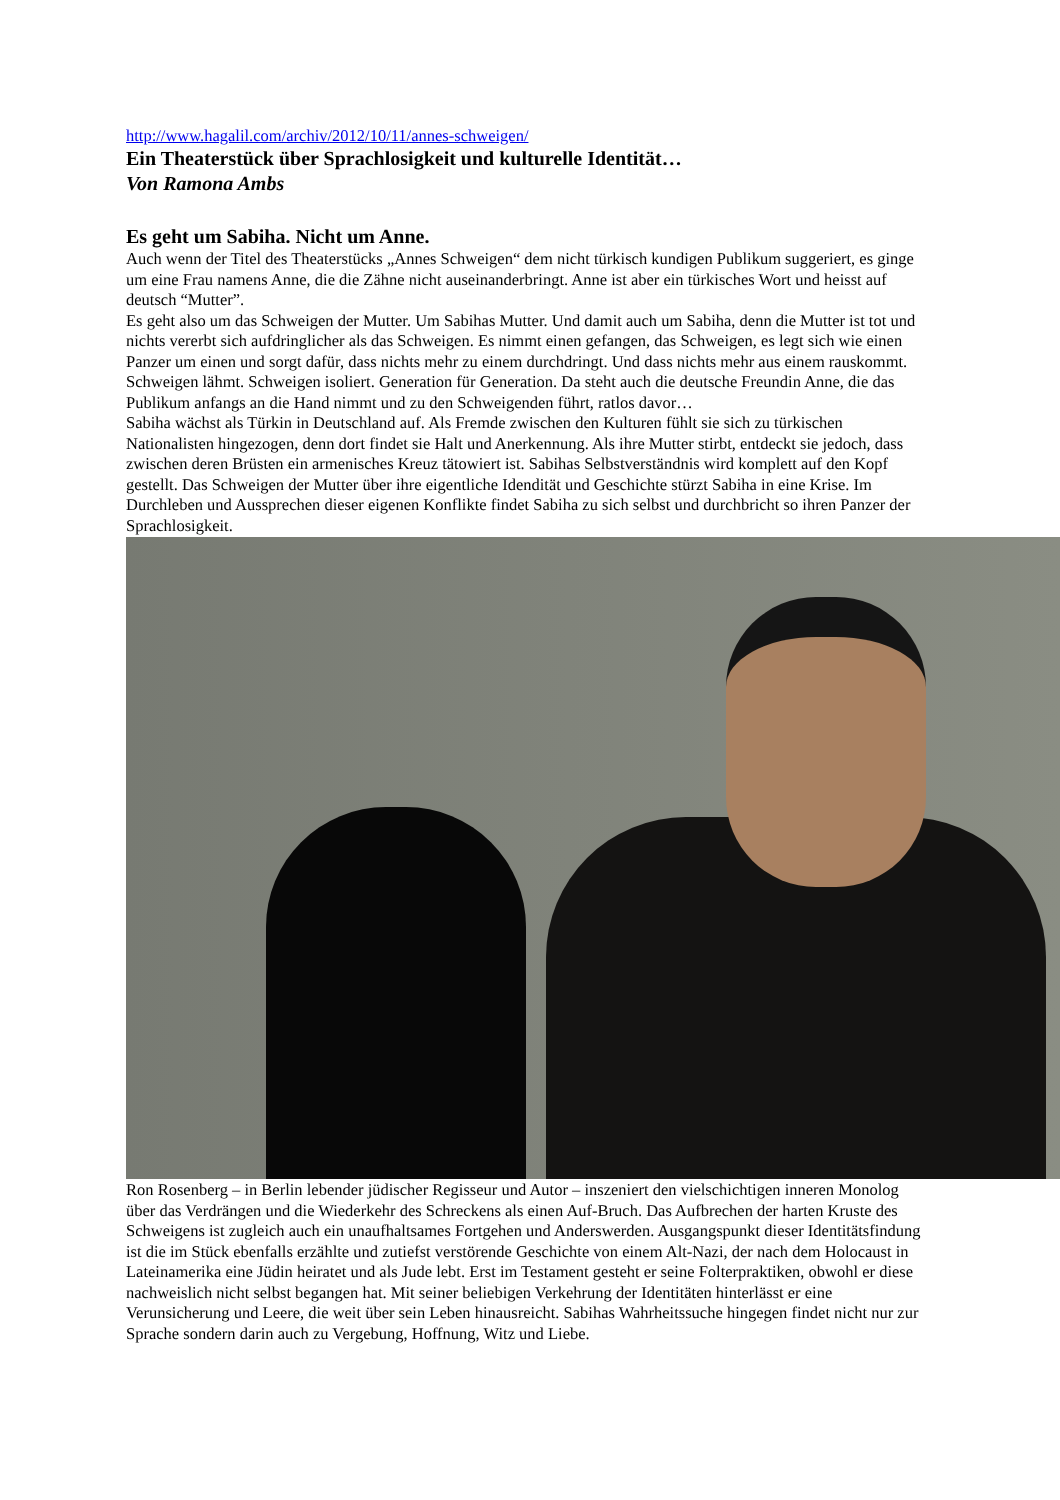http://www.hagalil.com/archiv/2012/10/11/annes-schweigen/
Ein Theaterstück über Sprachlosigkeit und kulturelle Identität…
Von Ramona Ambs
Es geht um Sabiha. Nicht um Anne.
Auch wenn der Titel des Theaterstücks „Annes Schweigen“ dem nicht türkisch kundigen Publikum suggeriert, es ginge um eine Frau namens Anne, die die Zähne nicht auseinanderbringt. Anne ist aber ein türkisches Wort und heisst auf deutsch “Mutter”.
Es geht also um das Schweigen der Mutter. Um Sabihas Mutter. Und damit auch um Sabiha, denn die Mutter ist tot und nichts vererbt sich aufdringlicher als das Schweigen. Es nimmt einen gefangen, das Schweigen, es legt sich wie einen Panzer um einen und sorgt dafür, dass nichts mehr zu einem durchdringt. Und dass nichts mehr aus einem rauskommt. Schweigen lähmt. Schweigen isoliert. Generation für Generation. Da steht auch die deutsche Freundin Anne, die das Publikum anfangs an die Hand nimmt und zu den Schweigenden führt, ratlos davor…
Sabiha wächst als Türkin in Deutschland auf. Als Fremde zwischen den Kulturen fühlt sie sich zu türkischen Nationalisten hingezogen, denn dort findet sie Halt und Anerkennung. Als ihre Mutter stirbt, entdeckt sie jedoch, dass zwischen deren Brüsten ein armenisches Kreuz tätowiert ist. Sabihas Selbstverständnis wird komplett auf den Kopf gestellt. Das Schweigen der Mutter über ihre eigentliche Idendität und Geschichte stürzt Sabiha in eine Krise. Im Durchleben und Aussprechen dieser eigenen Konflikte findet Sabiha zu sich selbst und durchbricht so ihren Panzer der Sprachlosigkeit.
Ron Rosenberg – in Berlin lebender jüdischer Regisseur und Autor – inszeniert den vielschichtigen inneren Monolog über das Verdrängen und die Wiederkehr des Schreckens als einen Auf-Bruch. Das Aufbrechen der harten Kruste des Schweigens ist zugleich auch ein unaufhaltsames Fortgehen und Anderswerden. Ausgangspunkt dieser Identitätsfindung ist die im Stück ebenfalls erzählte und zutiefst verstörende Geschichte von einem Alt-Nazi, der nach dem Holocaust in Lateinamerika eine Jüdin heiratet und als Jude lebt. Erst im Testament gesteht er seine Folterpraktiken, obwohl er diese nachweislich nicht selbst begangen hat. Mit seiner beliebigen Verkehrung der Identitäten hinterlässt er eine Verunsicherung und Leere, die weit über sein Leben hinausreicht. Sabihas Wahrheitssuche hingegen findet nicht nur zur Sprache sondern darin auch zu Vergebung, Hoffnung, Witz und Liebe.